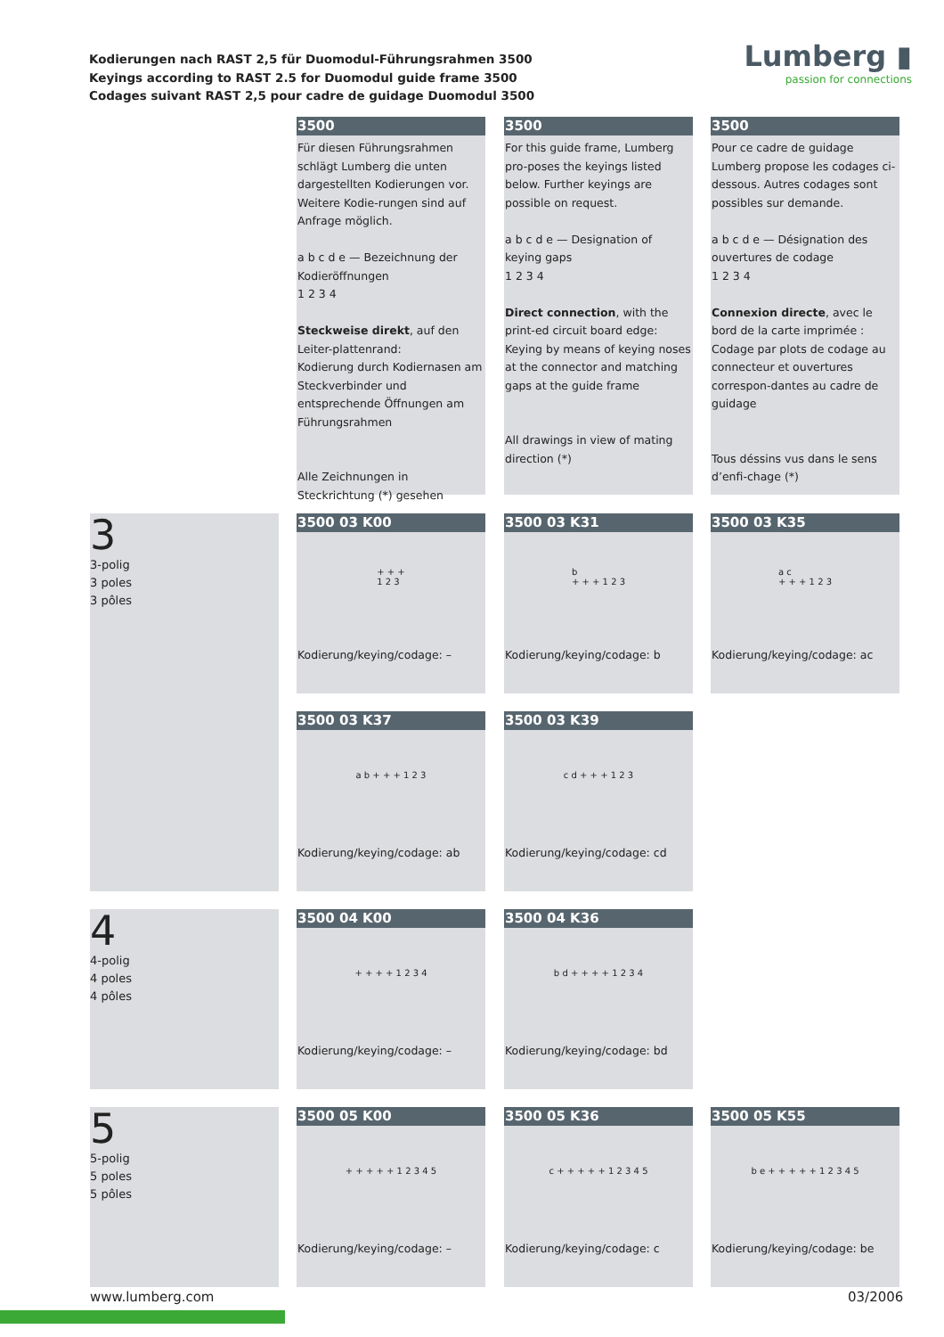Kodierungen nach RAST 2,5 für Duomodul-Führungsrahmen 3500
Keyings according to RAST 2.5 for Duomodul guide frame 3500
Codages suivant RAST 2,5 pour cadre de guidage Duomodul 3500
Lumberg ▮
passion for connections
3500
Für diesen Führungsrahmen schlägt Lumberg die unten dargestellten Kodierungen vor. Weitere Kodie-rungen sind auf Anfrage möglich.
a b c d e — Bezeichnung der Kodieröffnungen
1 2 3 4
Steckweise direkt, auf den Leiter-plattenrand:
Kodierung durch Kodiernasen am Steckverbinder und entsprechende Öffnungen am Führungsrahmen
Alle Zeichnungen in Steckrichtung (*) gesehen
3500
For this guide frame, Lumberg pro-poses the keyings listed below. Further keyings are possible on request.
a b c d e — Designation of keying gaps
1 2 3 4
Direct connection, with the print-ed circuit board edge:
Keying by means of keying noses at the connector and matching gaps at the guide frame
All drawings in view of mating direction (*)
3500
Pour ce cadre de guidage Lumberg propose les codages ci-dessous. Autres codages sont possibles sur demande.
a b c d e — Désignation des ouvertures de codage
1 2 3 4
Connexion directe, avec le bord de la carte imprimée :
Codage par plots de codage au connecteur et ouvertures correspon-dantes au cadre de guidage
Tous déssins vus dans le sens d’enfi-chage (*)
3
3-polig
3 poles
3 pôles
3500 03 K00
+ + +
1 2 3
Kodierung/keying/codage: –
3500 03 K31
b
+ + + 1 2 3
Kodierung/keying/codage: b
3500 03 K35
a c
+ + + 1 2 3
Kodierung/keying/codage: ac
3500 03 K37
a b + + + 1 2 3
Kodierung/keying/codage: ab
3500 03 K39
c d + + + 1 2 3
Kodierung/keying/codage: cd
4
4-polig
4 poles
4 pôles
3500 04 K00
+ + + + 1 2 3 4
Kodierung/keying/codage: –
3500 04 K36
b d + + + + 1 2 3 4
Kodierung/keying/codage: bd
5
5-polig
5 poles
5 pôles
3500 05 K00
+ + + + + 1 2 3 4 5
Kodierung/keying/codage: –
3500 05 K36
c + + + + + 1 2 3 4 5
Kodierung/keying/codage: c
3500 05 K55
b e + + + + + 1 2 3 4 5
Kodierung/keying/codage: be
www.lumberg.com 03/2006